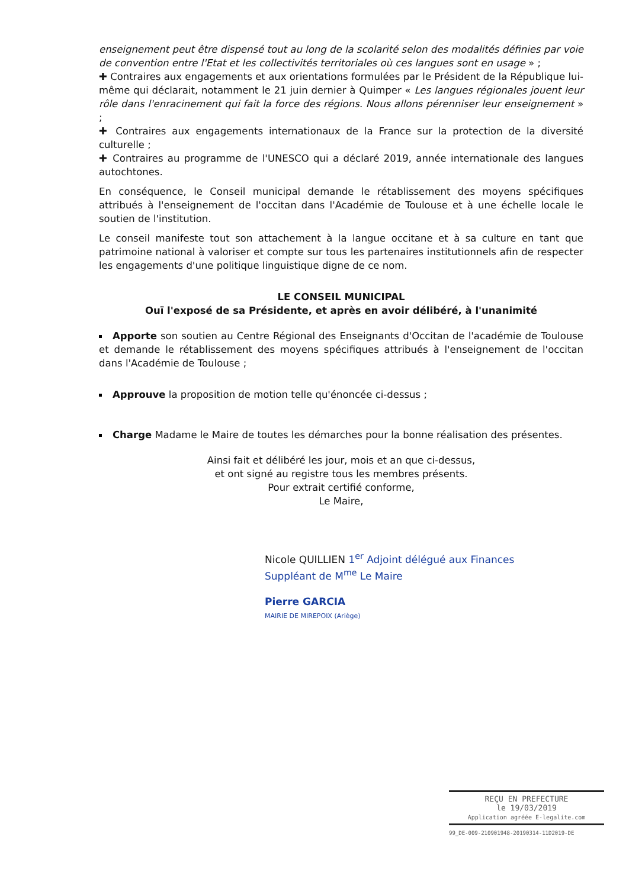enseignement peut être dispensé tout au long de la scolarité selon des modalités définies par voie de convention entre l'Etat et les collectivités territoriales où ces langues sont en usage » ;
✚ Contraires aux engagements et aux orientations formulées par le Président de la République lui-même qui déclarait, notamment le 21 juin dernier à Quimper « Les langues régionales jouent leur rôle dans l'enracinement qui fait la force des régions. Nous allons pérenniser leur enseignement » ;
✚ Contraires aux engagements internationaux de la France sur la protection de la diversité culturelle ;
✚ Contraires au programme de l'UNESCO qui a déclaré 2019, année internationale des langues autochtones.
En conséquence, le Conseil municipal demande le rétablissement des moyens spécifiques attribués à l'enseignement de l'occitan dans l'Académie de Toulouse et à une échelle locale le soutien de l'institution.
Le conseil manifeste tout son attachement à la langue occitane et à sa culture en tant que patrimoine national à valoriser et compte sur tous les partenaires institutionnels afin de respecter les engagements d'une politique linguistique digne de ce nom.
LE CONSEIL MUNICIPAL
Ouï l'exposé de sa Présidente, et après en avoir délibéré, à l'unanimité
Apporte son soutien au Centre Régional des Enseignants d'Occitan de l'académie de Toulouse et demande le rétablissement des moyens spécifiques attribués à l'enseignement de l'occitan dans l'Académie de Toulouse ;
Approuve la proposition de motion telle qu'énoncée ci-dessus ;
Charge Madame le Maire de toutes les démarches pour la bonne réalisation des présentes.
Ainsi fait et délibéré les jour, mois et an que ci-dessus,
et ont signé au registre tous les membres présents.
Pour extrait certifié conforme,
Le Maire,
Nicole QUILLIEN 1<sup>er</sup> Adjoint délégué aux Finances
Suppléant de M<sup>me</sup> Le Maire
Pierre GARCIA
MAIRIE DE MIREPOIX (Ariège)
REÇU EN PREFECTURE
le 19/03/2019
Application agréée E-legalite.com
99_DE-009-210901948-20190314-11D2019-DE